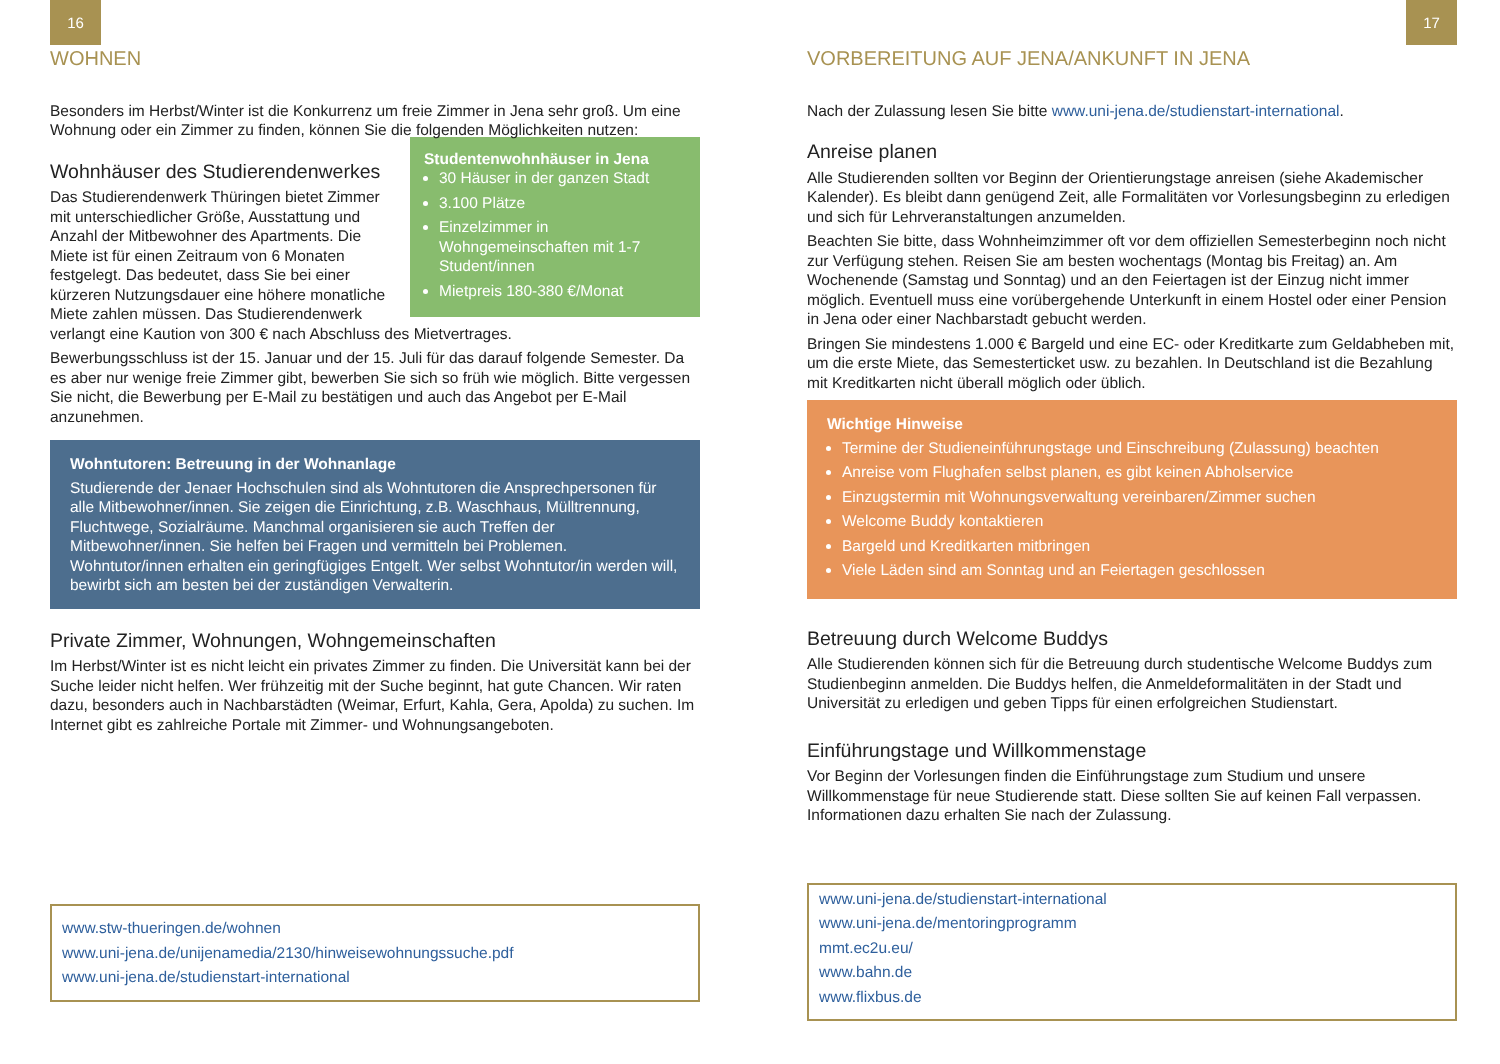16
WOHNEN
Besonders im Herbst/Winter ist die Konkurrenz um freie Zimmer in Jena sehr groß. Um eine Wohnung oder ein Zimmer zu finden, können Sie die folgenden Möglichkeiten nutzen:
Studentenwohnhäuser in Jena
30 Häuser in der ganzen Stadt
3.100 Plätze
Einzelzimmer in Wohngemeinschaften mit 1-7 Student/innen
Mietpreis 180-380 €/Monat
Wohnhäuser des Studierendenwerkes
Das Studierendenwerk Thüringen bietet Zimmer mit unterschiedlicher Größe, Ausstattung und Anzahl der Mitbewohner des Apartments. Die Miete ist für einen Zeitraum von 6 Monaten festgelegt. Das bedeutet, dass Sie bei einer kürzeren Nutzungsdauer eine höhere monatliche Miete zahlen müssen. Das Studierendenwerk verlangt eine Kaution von 300 € nach Abschluss des Mietvertrages.
Bewerbungsschluss ist der 15. Januar und der 15. Juli für das darauf folgende Semester. Da es aber nur wenige freie Zimmer gibt, bewerben Sie sich so früh wie möglich. Bitte vergessen Sie nicht, die Bewerbung per E-Mail zu bestätigen und auch das Angebot per E-Mail anzunehmen.
Wohntutoren: Betreuung in der Wohnanlage
Studierende der Jenaer Hochschulen sind als Wohntutoren die Ansprechpersonen für alle Mitbewohner/innen. Sie zeigen die Einrichtung, z.B. Waschhaus, Mülltrennung, Fluchtwege, Sozialräume. Manchmal organisieren sie auch Treffen der Mitbewohner/innen. Sie helfen bei Fragen und vermitteln bei Problemen. Wohntutor/innen erhalten ein geringfügiges Entgelt. Wer selbst Wohntutor/in werden will, bewirbt sich am besten bei der zuständigen Verwalterin.
Private Zimmer, Wohnungen, Wohngemeinschaften
Im Herbst/Winter ist es nicht leicht ein privates Zimmer zu finden. Die Universität kann bei der Suche leider nicht helfen. Wer frühzeitig mit der Suche beginnt, hat gute Chancen. Wir raten dazu, besonders auch in Nachbarstädten (Weimar, Erfurt, Kahla, Gera, Apolda) zu suchen. Im Internet gibt es zahlreiche Portale mit Zimmer- und Wohnungsangeboten.
www.stw-thueringen.de/wohnen
www.uni-jena.de/unijenamedia/2130/hinweisewohnungssuche.pdf
www.uni-jena.de/studienstart-international
17
VORBEREITUNG AUF JENA/ANKUNFT IN JENA
Nach der Zulassung lesen Sie bitte www.uni-jena.de/studienstart-international.
Anreise planen
Alle Studierenden sollten vor Beginn der Orientierungstage anreisen (siehe Akademischer Kalender). Es bleibt dann genügend Zeit, alle Formalitäten vor Vorlesungsbeginn zu erledigen und sich für Lehrveranstaltungen anzumelden.
Beachten Sie bitte, dass Wohnheimzimmer oft vor dem offiziellen Semesterbeginn noch nicht zur Verfügung stehen. Reisen Sie am besten wochentags (Montag bis Freitag) an. Am Wochenende (Samstag und Sonntag) und an den Feiertagen ist der Einzug nicht immer möglich. Eventuell muss eine vorübergehende Unterkunft in einem Hostel oder einer Pension in Jena oder einer Nachbarstadt gebucht werden.
Bringen Sie mindestens 1.000 € Bargeld und eine EC- oder Kreditkarte zum Geldabheben mit, um die erste Miete, das Semesterticket usw. zu bezahlen. In Deutschland ist die Bezahlung mit Kreditkarten nicht überall möglich oder üblich.
Wichtige Hinweise
Termine der Studieneinführungstage und Einschreibung (Zulassung) beachten
Anreise vom Flughafen selbst planen, es gibt keinen Abholservice
Einzugstermin mit Wohnungsverwaltung vereinbaren/Zimmer suchen
Welcome Buddy kontaktieren
Bargeld und Kreditkarten mitbringen
Viele Läden sind am Sonntag und an Feiertagen geschlossen
Betreuung durch Welcome Buddys
Alle Studierenden können sich für die Betreuung durch studentische Welcome Buddys zum Studienbeginn anmelden. Die Buddys helfen, die Anmeldeformalitäten in der Stadt und Universität zu erledigen und geben Tipps für einen erfolgreichen Studienstart.
Einführungstage und Willkommenstage
Vor Beginn der Vorlesungen finden die Einführungstage zum Studium und unsere Willkommenstage für neue Studierende statt. Diese sollten Sie auf keinen Fall verpassen. Informationen dazu erhalten Sie nach der Zulassung.
www.uni-jena.de/studienstart-international
www.uni-jena.de/mentoringprogramm
mmt.ec2u.eu/
www.bahn.de
www.flixbus.de